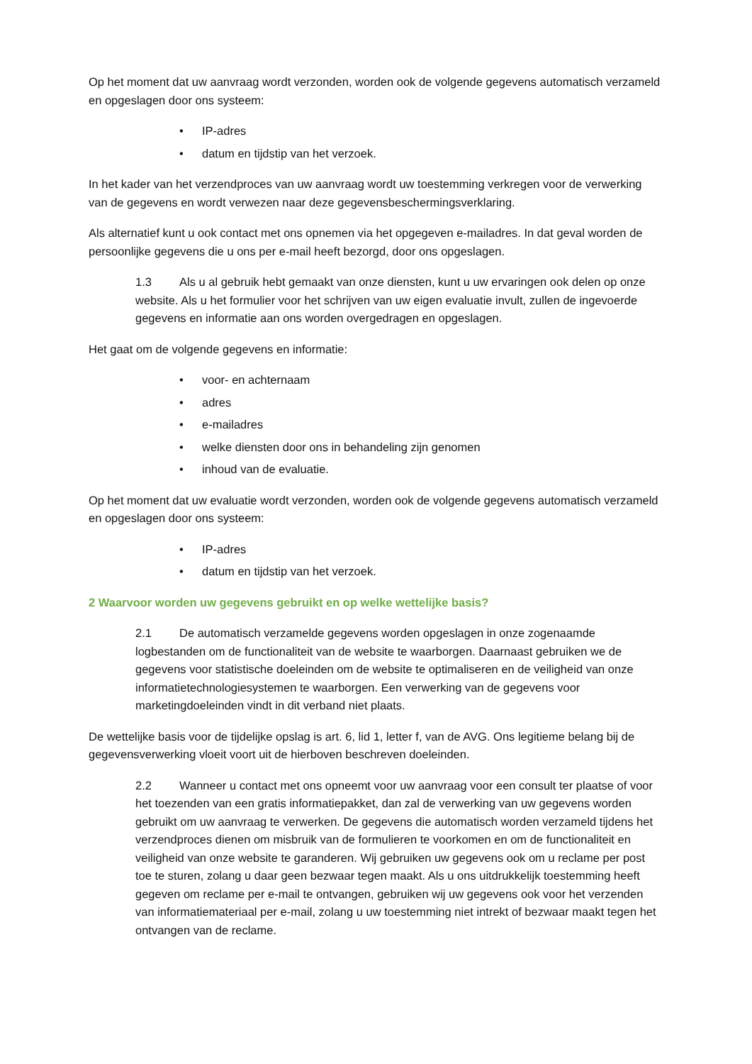Op het moment dat uw aanvraag wordt verzonden, worden ook de volgende gegevens automatisch verzameld en opgeslagen door ons systeem:
• IP-adres
• datum en tijdstip van het verzoek.
In het kader van het verzendproces van uw aanvraag wordt uw toestemming verkregen voor de verwerking van de gegevens en wordt verwezen naar deze gegevensbeschermingsverklaring.
Als alternatief kunt u ook contact met ons opnemen via het opgegeven e-mailadres. In dat geval worden de persoonlijke gegevens die u ons per e-mail heeft bezorgd, door ons opgeslagen.
1.3 Als u al gebruik hebt gemaakt van onze diensten, kunt u uw ervaringen ook delen op onze website. Als u het formulier voor het schrijven van uw eigen evaluatie invult, zullen de ingevoerde gegevens en informatie aan ons worden overgedragen en opgeslagen.
Het gaat om de volgende gegevens en informatie:
• voor- en achternaam
• adres
• e-mailadres
• welke diensten door ons in behandeling zijn genomen
• inhoud van de evaluatie.
Op het moment dat uw evaluatie wordt verzonden, worden ook de volgende gegevens automatisch verzameld en opgeslagen door ons systeem:
• IP-adres
• datum en tijdstip van het verzoek.
2 Waarvoor worden uw gegevens gebruikt en op welke wettelijke basis?
2.1 De automatisch verzamelde gegevens worden opgeslagen in onze zogenaamde logbestanden om de functionaliteit van de website te waarborgen. Daarnaast gebruiken we de gegevens voor statistische doeleinden om de website te optimaliseren en de veiligheid van onze informatietechnologiesystemen te waarborgen. Een verwerking van de gegevens voor marketingdoeleinden vindt in dit verband niet plaats.
De wettelijke basis voor de tijdelijke opslag is art. 6, lid 1, letter f, van de AVG. Ons legitieme belang bij de gegevensverwerking vloeit voort uit de hierboven beschreven doeleinden.
2.2 Wanneer u contact met ons opneemt voor uw aanvraag voor een consult ter plaatse of voor het toezenden van een gratis informatiepakket, dan zal de verwerking van uw gegevens worden gebruikt om uw aanvraag te verwerken. De gegevens die automatisch worden verzameld tijdens het verzendproces dienen om misbruik van de formulieren te voorkomen en om de functionaliteit en veiligheid van onze website te garanderen. Wij gebruiken uw gegevens ook om u reclame per post toe te sturen, zolang u daar geen bezwaar tegen maakt. Als u ons uitdrukkelijk toestemming heeft gegeven om reclame per e-mail te ontvangen, gebruiken wij uw gegevens ook voor het verzenden van informatiemateriaal per e-mail, zolang u uw toestemming niet intrekt of bezwaar maakt tegen het ontvangen van de reclame.